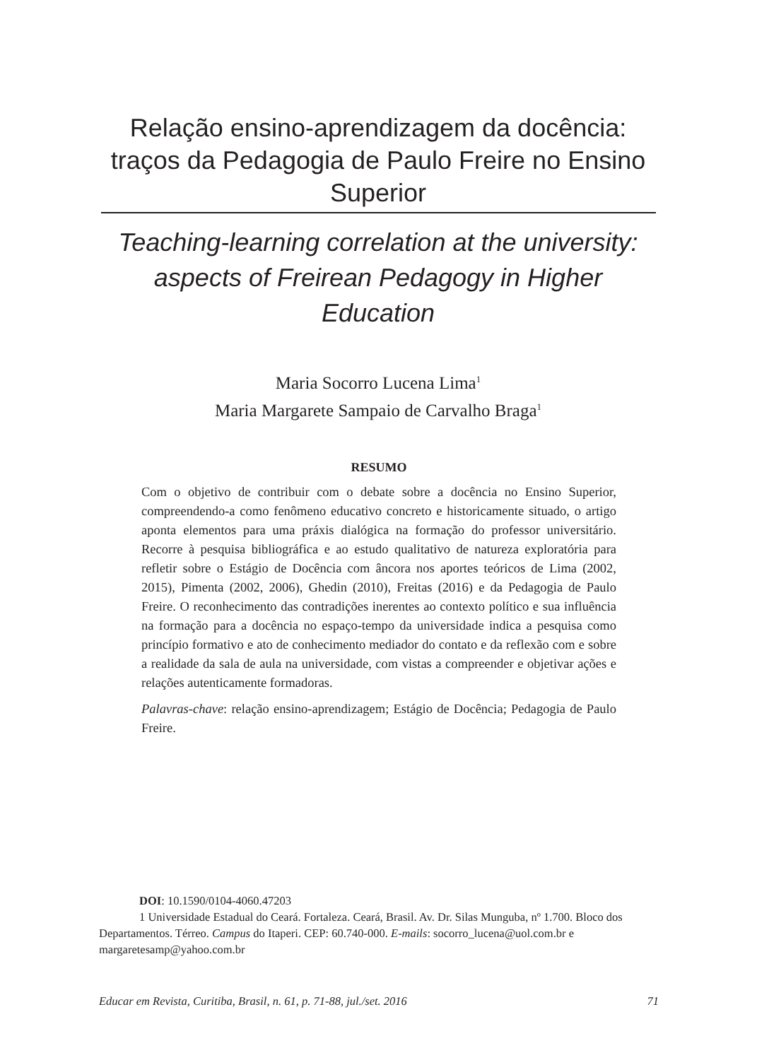Relação ensino-aprendizagem da docência: traços da Pedagogia de Paulo Freire no Ensino Superior
Teaching-learning correlation at the university: aspects of Freirean Pedagogy in Higher Education
Maria Socorro Lucena Lima<sup>1</sup>
Maria Margarete Sampaio de Carvalho Braga<sup>1</sup>
RESUMO
Com o objetivo de contribuir com o debate sobre a docência no Ensino Superior, compreendendo-a como fenômeno educativo concreto e historicamente situado, o artigo aponta elementos para uma práxis dialógica na formação do professor universitário. Recorre à pesquisa bibliográfica e ao estudo qualitativo de natureza exploratória para refletir sobre o Estágio de Docência com âncora nos aportes teóricos de Lima (2002, 2015), Pimenta (2002, 2006), Ghedin (2010), Freitas (2016) e da Pedagogia de Paulo Freire. O reconhecimento das contradições inerentes ao contexto político e sua influência na formação para a docência no espaço-tempo da universidade indica a pesquisa como princípio formativo e ato de conhecimento mediador do contato e da reflexão com e sobre a realidade da sala de aula na universidade, com vistas a compreender e objetivar ações e relações autenticamente formadoras.
Palavras-chave: relação ensino-aprendizagem; Estágio de Docência; Pedagogia de Paulo Freire.
DOI: 10.1590/0104-4060.47203
1 Universidade Estadual do Ceará. Fortaleza. Ceará, Brasil. Av. Dr. Silas Munguba, nº 1.700. Bloco dos Departamentos. Térreo. Campus do Itaperi. CEP: 60.740-000. E-mails: socorro_lucena@uol.com.br e margaretesamp@yahoo.com.br
Educar em Revista, Curitiba, Brasil, n. 61, p. 71-88, jul./set. 2016 71